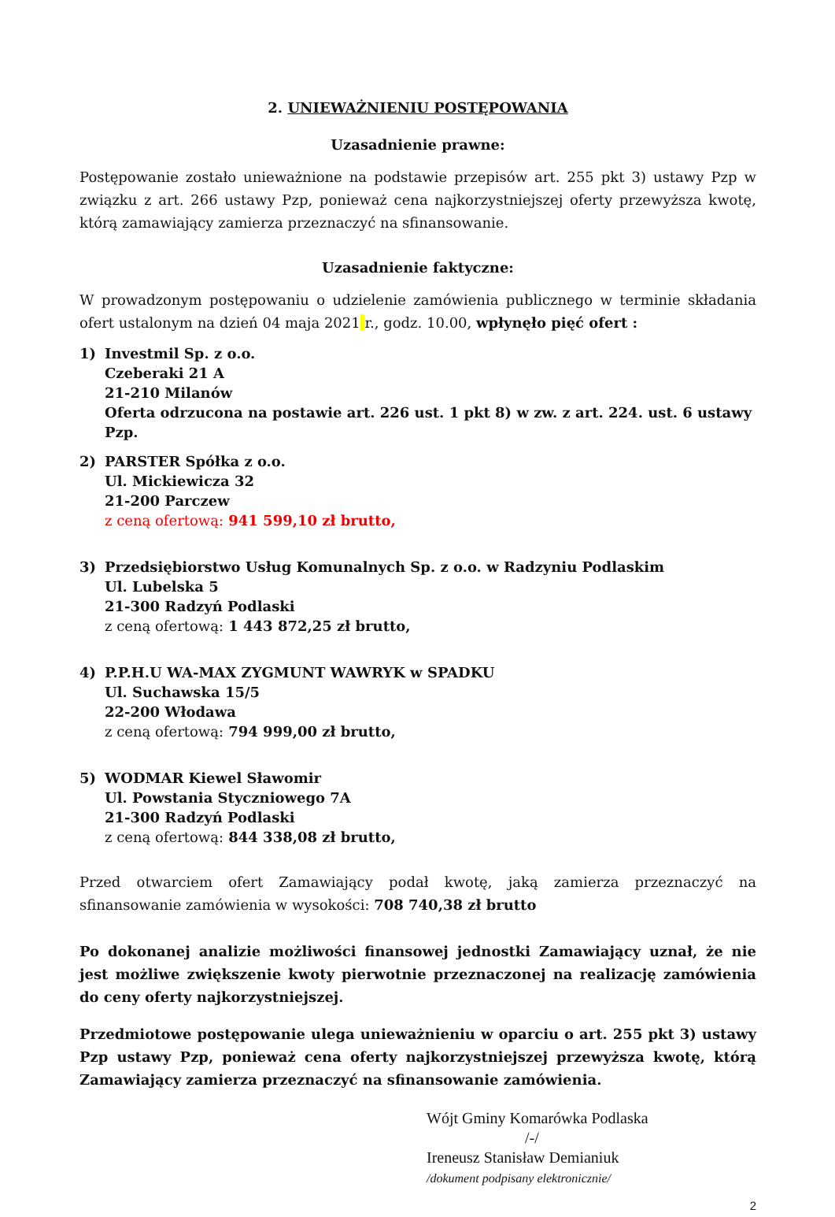2. UNIEWAŻNIENIU POSTĘPOWANIA
Uzasadnienie prawne:
Postępowanie zostało unieważnione na podstawie przepisów art. 255 pkt 3) ustawy Pzp w związku z art. 266 ustawy Pzp, ponieważ cena najkorzystniejszej oferty przewyższa kwotę, którą zamawiający zamierza przeznaczyć na sfinansowanie.
Uzasadnienie faktyczne:
W prowadzonym postępowaniu o udzielenie zamówienia publicznego w terminie składania ofert ustalonym na dzień 04 maja 2021 r., godz. 10.00, wpłynęło pięć ofert :
1) Investmil Sp. z o.o.
Czeberaki 21 A
21-210 Milanów
Oferta odrzucona na postawie art. 226 ust. 1 pkt 8) w zw. z art. 224. ust. 6 ustawy Pzp.
2) PARSTER Spółka z o.o.
Ul. Mickiewicza 32
21-200 Parczew
z ceną ofertową: 941 599,10 zł brutto,
3) Przedsiębiorstwo Usług Komunalnych Sp. z o.o. w Radzyniu Podlaskim
Ul. Lubelska 5
21-300 Radzyń Podlaski
z ceną ofertową: 1 443 872,25 zł brutto,
4) P.P.H.U WA-MAX ZYGMUNT WAWRYK w SPADKU
Ul. Suchawska 15/5
22-200 Włodawa
z ceną ofertową: 794 999,00 zł brutto,
5) WODMAR Kiewel Sławomir
Ul. Powstania Styczniowego 7A
21-300 Radzyń Podlaski
z ceną ofertową: 844 338,08 zł brutto,
Przed otwarciem ofert Zamawiający podał kwotę, jaką zamierza przeznaczyć na sfinansowanie zamówienia w wysokości: 708 740,38 zł brutto
Po dokonanej analizie możliwości finansowej jednostki Zamawiający uznał, że nie jest możliwe zwiększenie kwoty pierwotnie przeznaczonej na realizację zamówienia do ceny oferty najkorzystniejszej.
Przedmiotowe postępowanie ulega unieważnieniu w oparciu o art. 255 pkt 3) ustawy Pzp ustawy Pzp, ponieważ cena oferty najkorzystniejszej przewyższa kwotę, którą Zamawiający zamierza przeznaczyć na sfinansowanie zamówienia.
Wójt Gminy Komarówka Podlaska
/-/
Ireneusz Stanisław Demianiuk
/dokument podpisany elektronicznie/
2